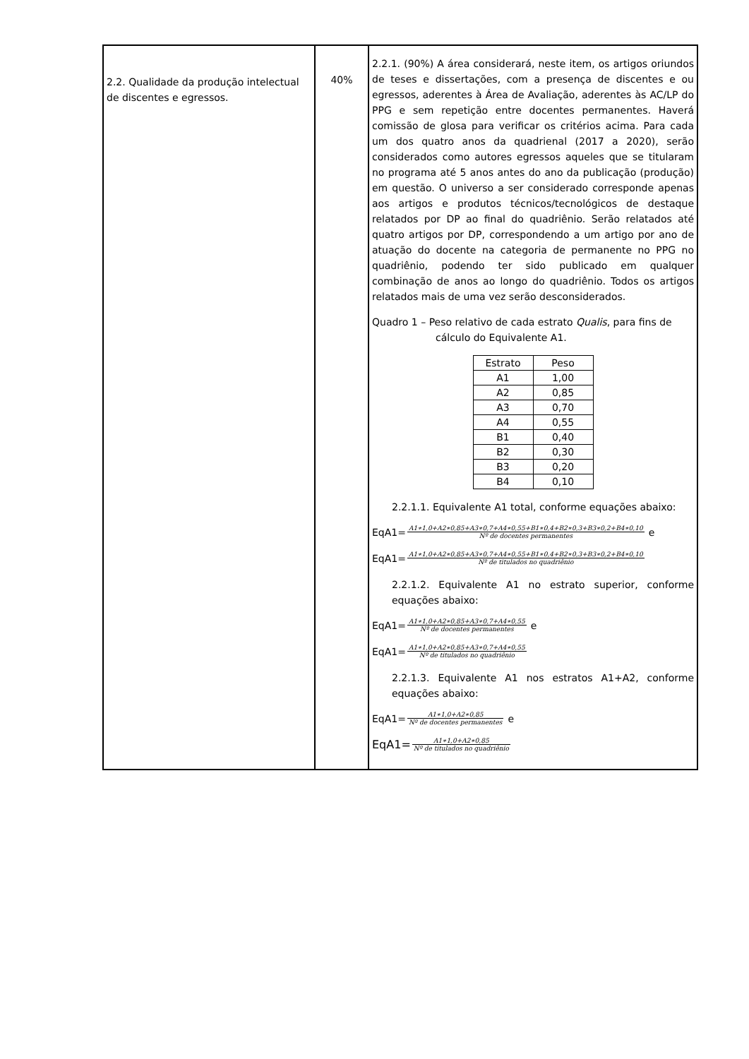| 2.2. Qualidade da produção intelectual de discentes e egressos. | 40% | 2.2.1. (90%) A área considerará, neste item, os artigos oriundos de teses e dissertações, com a presença de discentes e ou egressos, aderentes à Área de Avaliação, aderentes às AC/LP do PPG e sem repetição entre docentes permanentes. Haverá comissão de glosa para verificar os critérios acima. Para cada um dos quatro anos da quadrienal (2017 a 2020), serão considerados como autores egressos aqueles que se titularam no programa até 5 anos antes do ano da publicação (produção) em questão. O universo a ser considerado corresponde apenas aos artigos e produtos técnicos/tecnológicos de destaque relatados por DP ao final do quadriênio. Serão relatados até quatro artigos por DP, correspondendo a um artigo por ano de atuação do docente na categoria de permanente no PPG no quadriênio, podendo ter sido publicado em qualquer combinação de anos ao longo do quadriênio. Todos os artigos relatados mais de uma vez serão desconsiderados. Quadro 1 – Peso relativo de cada estrato Qualis , para fins de cálculo do Equivalente A1. / Estrato / Peso / / --- / --- / / A1 / 1,00 / / A2 / 0,85 / / A3 / 0,70 / / A4 / 0,55 / / B1 / 0,40 / / B2 / 0,30 / / B3 / 0,20 / / B4 / 0,10 / 2.2.1.1. Equivalente A1 total, conforme equações abaixo: EqA1= A1∗1,0+A2∗0,85+A3∗0,7+A4∗0,55+B1∗0,4+B2∗0,3+B3∗0,2+B4∗0,10 Nº de docentes permanentes e EqA1= A1∗1,0+A2∗0,85+A3∗0,7+A4∗0,55+B1∗0,4+B2∗0,3+B3∗0,2+B4∗0,10 Nº de titulados no quadriênio 2.2.1.2. Equivalente A1 no estrato superior, conforme equações abaixo: EqA1= A1∗1,0+A2∗0,85+A3∗0,7+A4∗0,55 Nº de docentes permanentes e EqA1= A1∗1,0+A2∗0,85+A3∗0,7+A4∗0,55 Nº de titulados no quadriênio 2.2.1.3. Equivalente A1 nos estratos A1+A2, conforme equações abaixo: EqA1= A1∗1,0+A2∗0,85 Nº de docentes permanentes e EqA1= A1∗1,0+A2∗0,85 Nº de titulados no quadriênio |